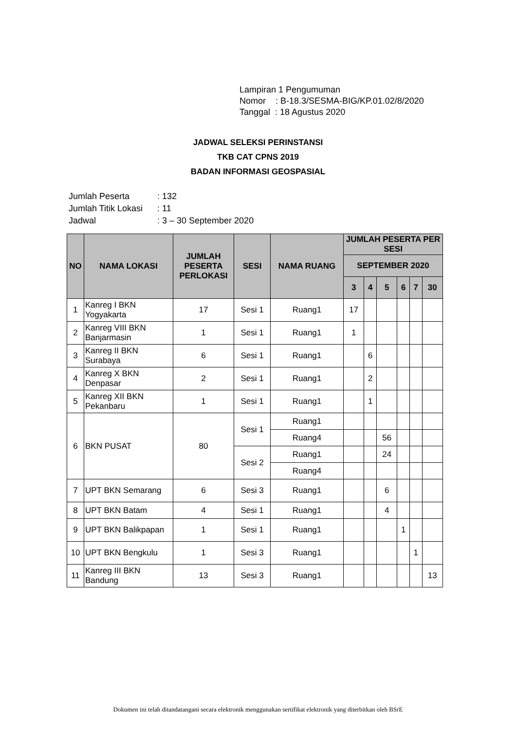Lampiran 1 Pengumuman
Nomor : B-18.3/SESMA-BIG/KP.01.02/8/2020
Tanggal : 18 Agustus 2020
JADWAL SELEKSI PERINSTANSI
TKB CAT CPNS 2019
BADAN INFORMASI GEOSPASIAL
| Jumlah Peserta | : 132 |
| Jumlah Titik Lokasi | : 11 |
| Jadwal | : 3 – 30 September 2020 |
| NO | NAMA LOKASI | JUMLAH PESERTA PERLOKASI | SESI | NAMA RUANG | JUMLAH PESERTA PER SESI | | | | | |
| --- | --- | --- | --- | --- | --- | --- | --- | --- | --- | --- |
| | | | | | SEPTEMBER 2020 | | | | | |
| | | | | | 3 | 4 | 5 | 6 | 7 | 30 |
| 1 | Kanreg I BKN Yogyakarta | 17 | Sesi 1 | Ruang1 | 17 | | | | | |
| 2 | Kanreg VIII BKN Banjarmasin | 1 | Sesi 1 | Ruang1 | 1 | | | | | |
| 3 | Kanreg II BKN Surabaya | 6 | Sesi 1 | Ruang1 | | 6 | | | | |
| 4 | Kanreg X BKN Denpasar | 2 | Sesi 1 | Ruang1 | | 2 | | | | |
| 5 | Kanreg XII BKN Pekanbaru | 1 | Sesi 1 | Ruang1 | | 1 | | | | |
| 6 | BKN PUSAT | 80 | Sesi 1 | Ruang1 | | | | | | |
| | | | | Ruang4 | | | 56 | | | |
| | | | Sesi 2 | Ruang1 | | | 24 | | | |
| | | | | Ruang4 | | | | | | |
| 7 | UPT BKN Semarang | 6 | Sesi 3 | Ruang1 | | | 6 | | | |
| 8 | UPT BKN Batam | 4 | Sesi 1 | Ruang1 | | | 4 | | | |
| 9 | UPT BKN Balikpapan | 1 | Sesi 1 | Ruang1 | | | | 1 | | |
| 10 | UPT BKN Bengkulu | 1 | Sesi 3 | Ruang1 | | | | | 1 | |
| 11 | Kanreg III BKN Bandung | 13 | Sesi 3 | Ruang1 | | | | | | 13 |
Dokumen ini telah ditandatangani secara elektronik menggunakan sertifikat elektronik yang diterbitkan oleh BSrE